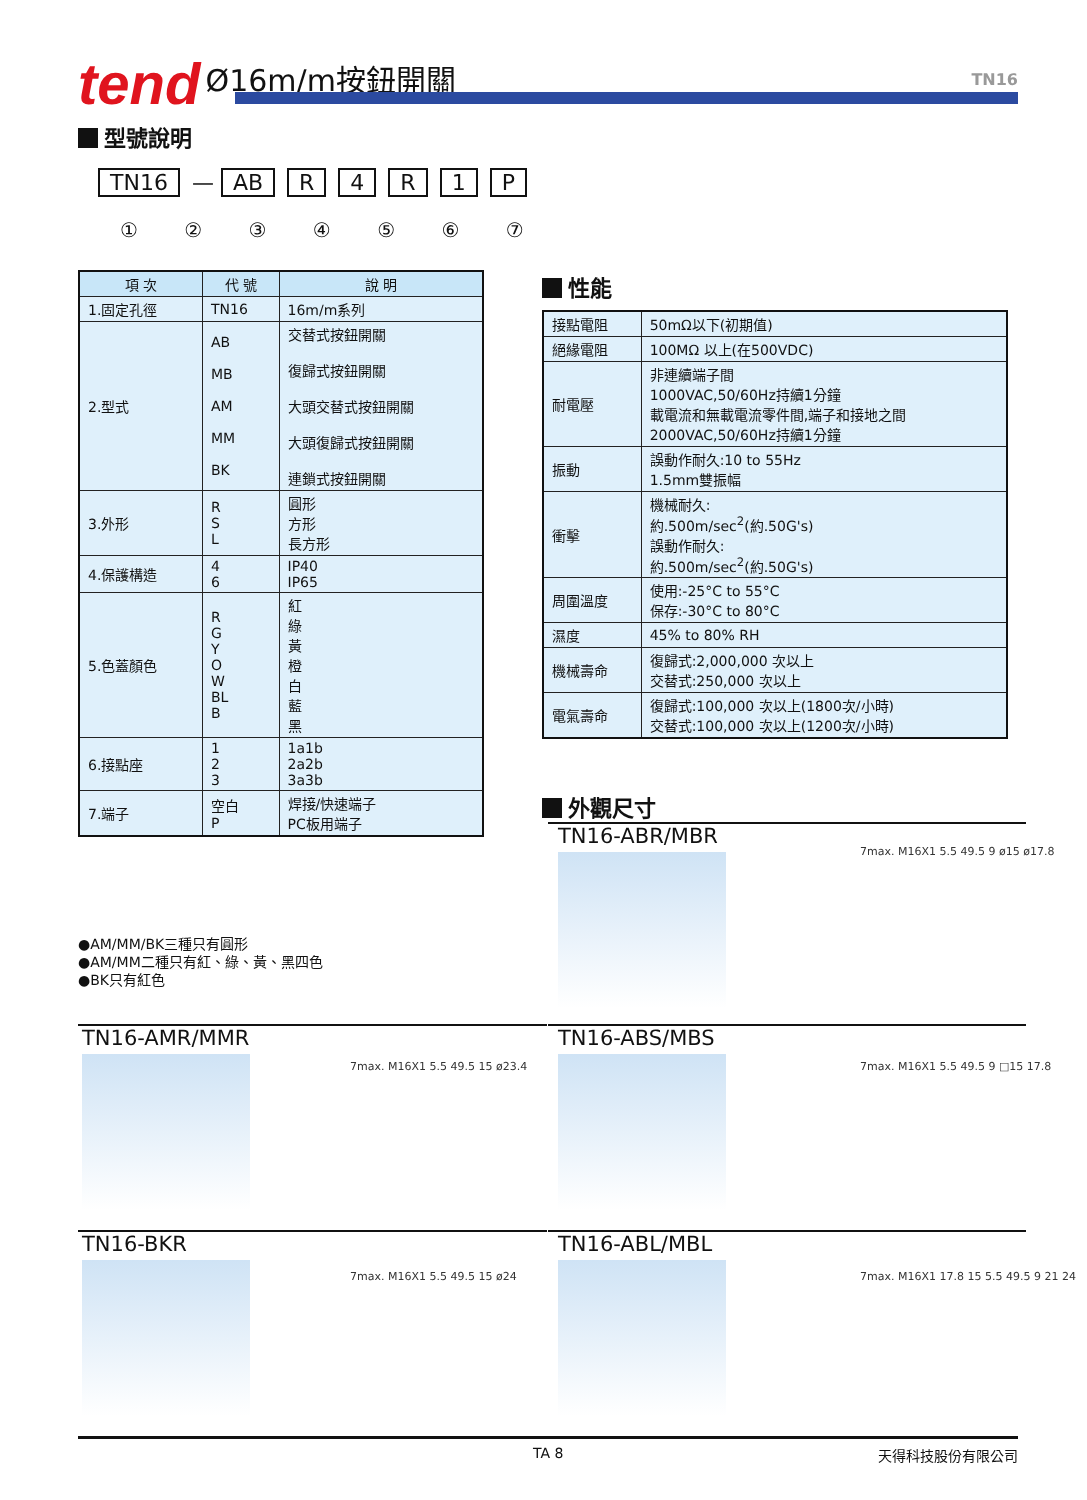tend Ø16m/m按鈕開關 TN16
型號說明
TN16 — AB R 4 R 1 P
① ② ③ ④ ⑤ ⑥ ⑦
| 項 次 | 代 號 | 說 明 |
| --- | --- | --- |
| 1.固定孔徑 | TN16 | 16m/m系列 |
| 2.型式 | AB MB AM MM BK | 交替式按鈕開關 復歸式按鈕開關 大頭交替式按鈕開關 大頭復歸式按鈕開關 連鎖式按鈕開關 |
| 3.外形 | R S L | 圓形 方形 長方形 |
| 4.保護構造 | 4 6 | IP40 IP65 |
| 5.色蓋顏色 | R G Y O W BL B | 紅 綠 黃 橙 白 藍 黑 |
| 6.接點座 | 1 2 3 | 1a1b 2a2b 3a3b |
| 7.端子 | 空白 P | 焊接/快速端子 PC板用端子 |
●AM/MM/BK三種只有圓形
●AM/MM二種只有紅、綠、黃、黑四色
●BK只有紅色
性能
| 接點電阻 | 50mΩ以下(初期值) |
| 絕緣電阻 | 100MΩ 以上(在500VDC) |
| 耐電壓 | 非連續端子間 1000VAC,50/60Hz持續1分鐘 載電流和無載電流零件間,端子和接地之間 2000VAC,50/60Hz持續1分鐘 |
| 振動 | 誤動作耐久:10 to 55Hz 1.5mm雙振幅 |
| 衝擊 | 機械耐久: 約.500m/sec<sup>2</sup>(約.50G's) 誤動作耐久: 約.500m/sec<sup>2</sup>(約.50G's) |
| 周圍溫度 | 使用:-25°C to 55°C 保存:-30°C to 80°C |
| 濕度 | 45% to 80% RH |
| 機械壽命 | 復歸式:2,000,000 次以上 交替式:250,000 次以上 |
| 電氣壽命 | 復歸式:100,000 次以上(1800次/小時) 交替式:100,000 次以上(1200次/小時) |
外觀尺寸
TN16-ABR/MBR
7max. M16X1 5.5 49.5 9 ø15 ø17.8
TN16-AMR/MMR
7max. M16X1 5.5 49.5 15 ø23.4
TN16-ABS/MBS
7max. M16X1 5.5 49.5 9 □15 17.8
TN16-BKR
7max. M16X1 5.5 49.5 15 ø24
TN16-ABL/MBL
7max. M16X1 17.8 15 5.5 49.5 9 21 24
TA 8 天得科技股份有限公司